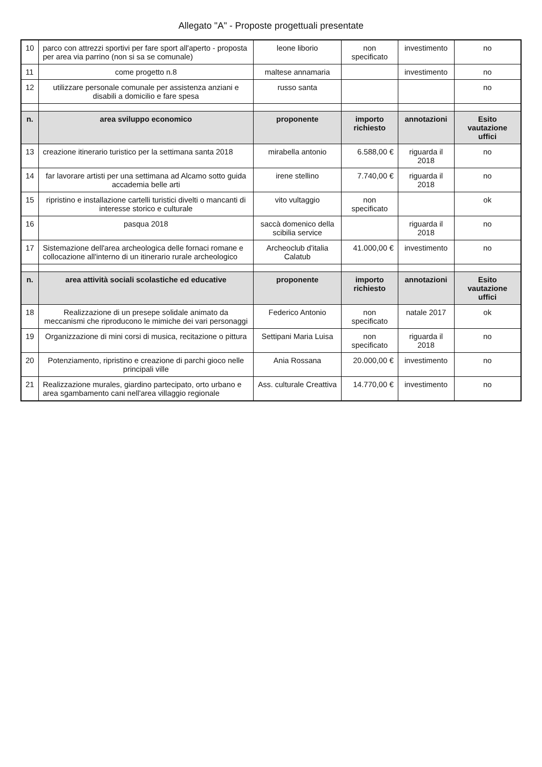Allegato "A" - Proposte progettuali presentate
| 10 | parco con attrezzi sportivi per fare sport all'aperto - proposta per area via parrino (non si sa se comunale) | leone liborio | non specificato | investimento | no |
| 11 | come progetto n.8 | maltese annamaria | | investimento | no |
| 12 | utilizzare personale comunale per assistenza anziani e disabili a domicilio e fare spesa | russo santa | | | no |
| n. | area sviluppo economico | proponente | importo richiesto | annotazioni | Esito vautazione uffici |
| 13 | creazione itinerario turistico per la settimana santa 2018 | mirabella antonio | 6.588,00 € | riguarda il 2018 | no |
| 14 | far lavorare artisti per una settimana ad Alcamo sotto guida accademia belle arti | irene stellino | 7.740,00 € | riguarda il 2018 | no |
| 15 | ripristino e installazione cartelli turistici divelti o mancanti di interesse storico e culturale | vito vultaggio | non specificato | | ok |
| 16 | pasqua 2018 | saccà domenico della scibilia service | | riguarda il 2018 | no |
| 17 | Sistemazione dell'area archeologica delle fornaci romane e collocazione all'interno di un itinerario rurale archeologico | Archeoclub d'italia Calatub | 41.000,00 € | investimento | no |
| n. | area attività sociali scolastiche ed educative | proponente | importo richiesto | annotazioni | Esito vautazione uffici |
| 18 | Realizzazione di un presepe solidale animato da meccanismi che riproducono le mimiche dei vari personaggi | Federico Antonio | non specificato | natale 2017 | ok |
| 19 | Organizzazione di mini corsi di musica, recitazione o pittura | Settipani Maria Luisa | non specificato | riguarda il 2018 | no |
| 20 | Potenziamento, ripristino e creazione di parchi gioco nelle principali ville | Ania Rossana | 20.000,00 € | investimento | no |
| 21 | Realizzazione murales, giardino partecipato, orto urbano e area sgambamento cani nell'area villaggio regionale | Ass. culturale Creattiva | 14.770,00 € | investimento | no |